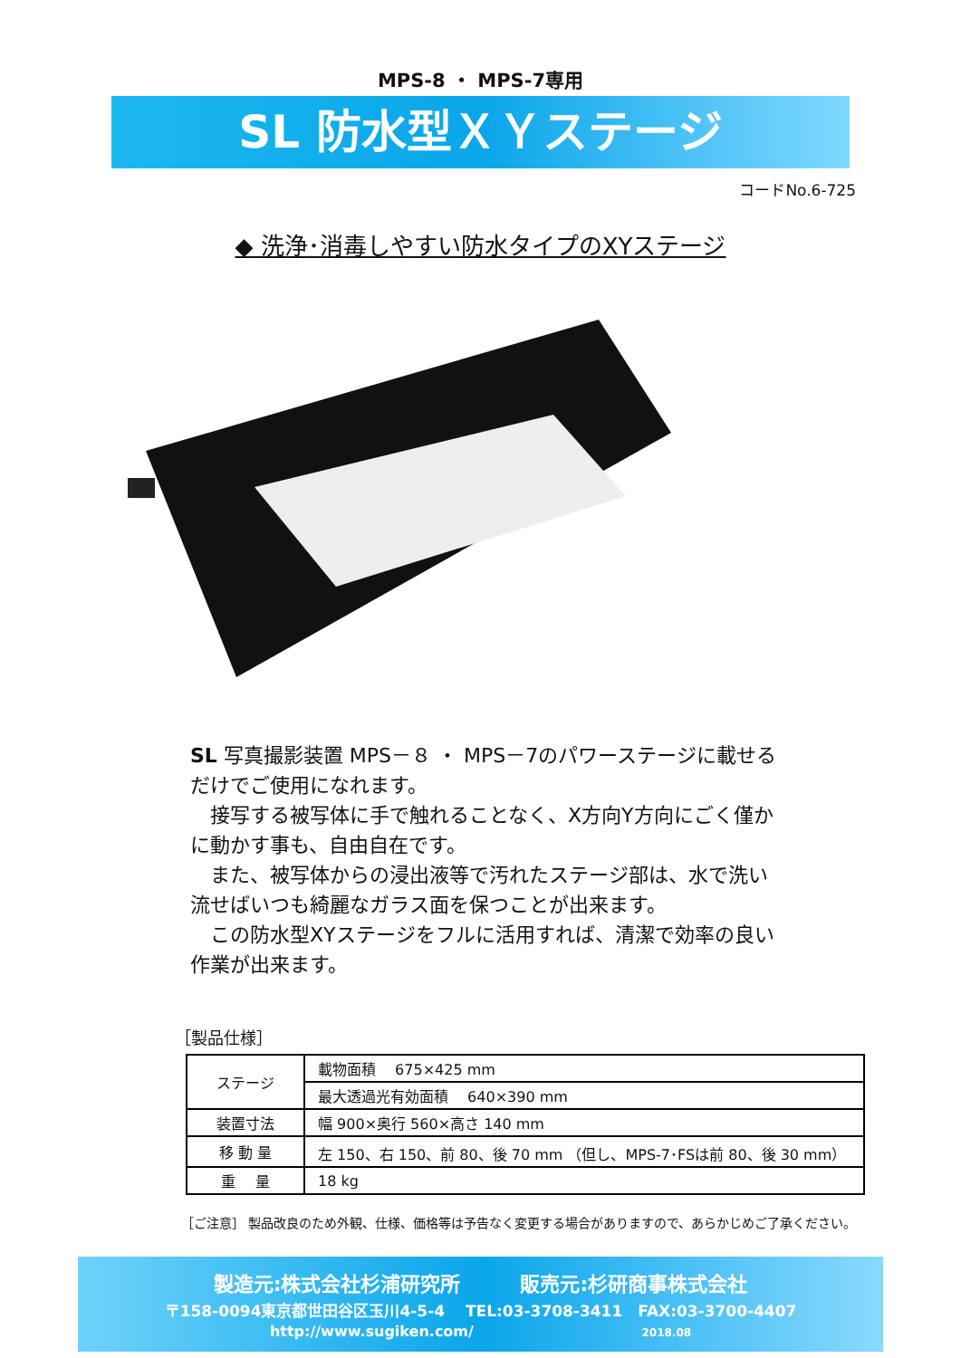MPS-8 ・ MPS-7専用
SL 防水型ＸＹステージ
コードNo.6-725
◆ 洗浄･消毒しやすい防水タイプのXYステージ
SL 写真撮影装置 MPS－８ ・ MPS－7のパワーステージに載せるだけでご使用になれます。
　接写する被写体に手で触れることなく、X方向Y方向にごく僅かに動かす事も、自由自在です。
　また、被写体からの浸出液等で汚れたステージ部は、水で洗い流せばいつも綺麗なガラス面を保つことが出来ます。
　この防水型XYステージをフルに活用すれば、清潔で効率の良い作業が出来ます。
［製品仕様］
| ステージ | 載物面積 675×425 mm |
| | 最大透過光有効面積 640×390 mm |
| 装置寸法 | 幅 900×奥行 560×高さ 140 mm |
| 移 動 量 | 左 150、右 150、前 80、後 70 mm （但し、MPS-7･FSは前 80、後 30 mm） |
| 重 量 | 18 kg |
［ご注意］ 製品改良のため外観、仕様、価格等は予告なく変更する場合がありますので、あらかじめご了承ください。
製造元:株式会社杉浦研究所　　　販売元:杉研商事株式会社
〒158-0094東京都世田谷区玉川4-5-4　 TEL:03-3708-3411　FAX:03-3700-4407
http://www.sugiken.com/ 2018.08